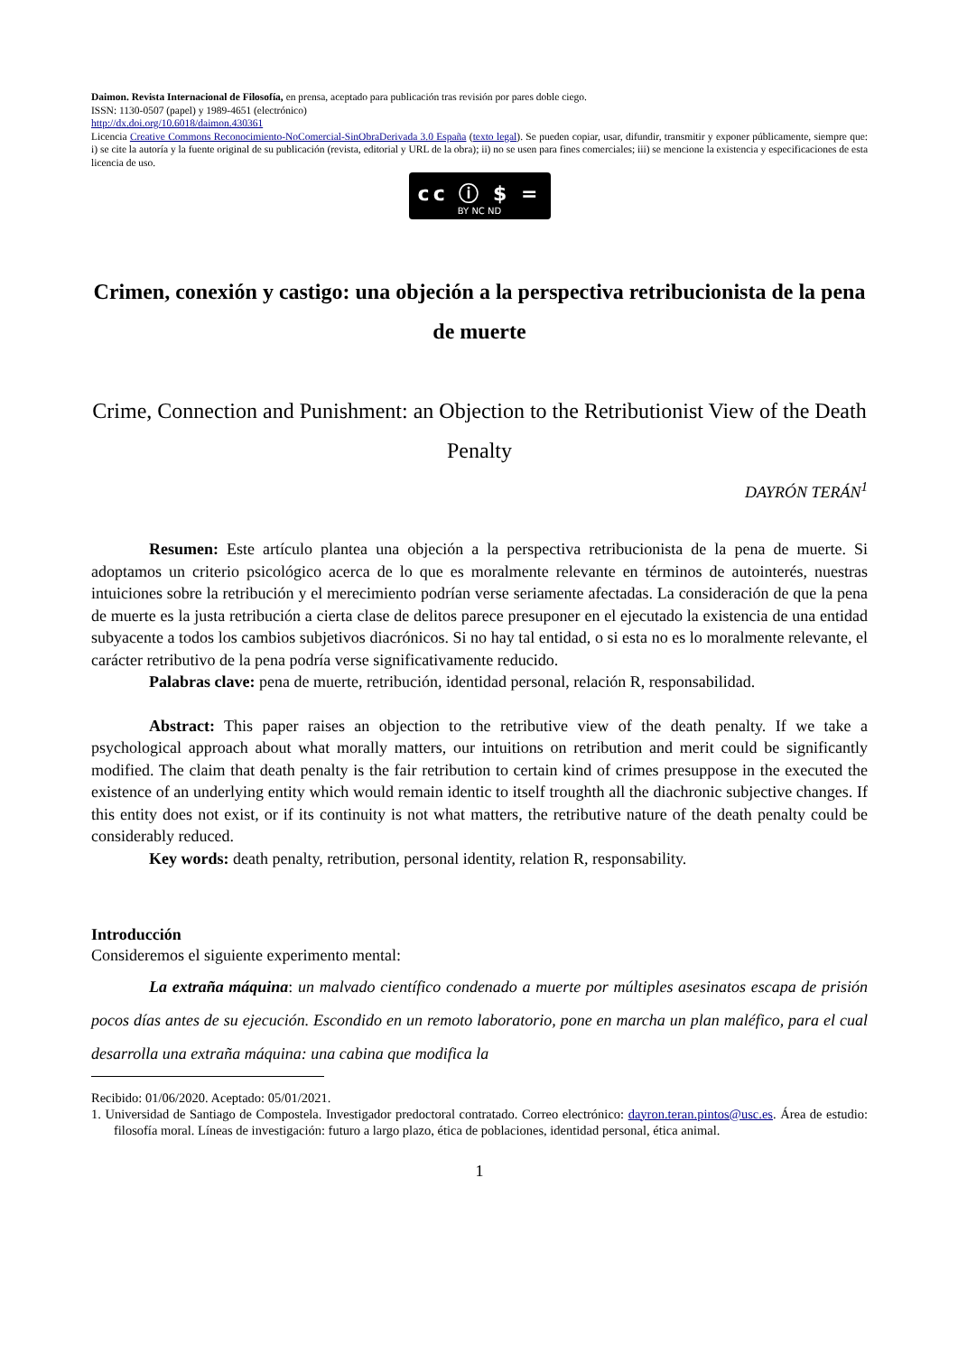Daimon. Revista Internacional de Filosofía, en prensa, aceptado para publicación tras revisión por pares doble ciego.
ISSN: 1130-0507 (papel) y 1989-4651 (electrónico)
http://dx.doi.org/10.6018/daimon.430361
Licencia Creative Commons Reconocimiento-NoComercial-SinObraDerivada 3.0 España (texto legal). Se pueden copiar, usar, difundir, transmitir y exponer públicamente, siempre que: i) se cite la autoría y la fuente original de su publicación (revista, editorial y URL de la obra); ii) no se usen para fines comerciales; iii) se mencione la existencia y especificaciones de esta licencia de uso.
cc ⓘ $ =
BY NC ND
Crimen, conexión y castigo: una objeción a la perspectiva retribucionista de la pena de muerte
Crime, Connection and Punishment: an Objection to the Retributionist View of the Death Penalty
DAYRÓN TERÁN<sup>1</sup>
Resumen: Este artículo plantea una objeción a la perspectiva retribucionista de la pena de muerte. Si adoptamos un criterio psicológico acerca de lo que es moralmente relevante en términos de autointerés, nuestras intuiciones sobre la retribución y el merecimiento podrían verse seriamente afectadas. La consideración de que la pena de muerte es la justa retribución a cierta clase de delitos parece presuponer en el ejecutado la existencia de una entidad subyacente a todos los cambios subjetivos diacrónicos. Si no hay tal entidad, o si esta no es lo moralmente relevante, el carácter retributivo de la pena podría verse significativamente reducido.
Palabras clave: pena de muerte, retribución, identidad personal, relación R, responsabilidad.
Abstract: This paper raises an objection to the retributive view of the death penalty. If we take a psychological approach about what morally matters, our intuitions on retribution and merit could be significantly modified. The claim that death penalty is the fair retribution to certain kind of crimes presuppose in the executed the existence of an underlying entity which would remain identic to itself troughth all the diachronic subjective changes. If this entity does not exist, or if its continuity is not what matters, the retributive nature of the death penalty could be considerably reduced.
Key words: death penalty, retribution, personal identity, relation R, responsability.
Introducción
Consideremos el siguiente experimento mental:
La extraña máquina: un malvado científico condenado a muerte por múltiples asesinatos escapa de prisión pocos días antes de su ejecución. Escondido en un remoto laboratorio, pone en marcha un plan maléfico, para el cual desarrolla una extraña máquina: una cabina que modifica la
Recibido: 01/06/2020. Aceptado: 05/01/2021.
1. Universidad de Santiago de Compostela. Investigador predoctoral contratado. Correo electrónico: dayron.teran.pintos@usc.es. Área de estudio: filosofía moral. Líneas de investigación: futuro a largo plazo, ética de poblaciones, identidad personal, ética animal.
1